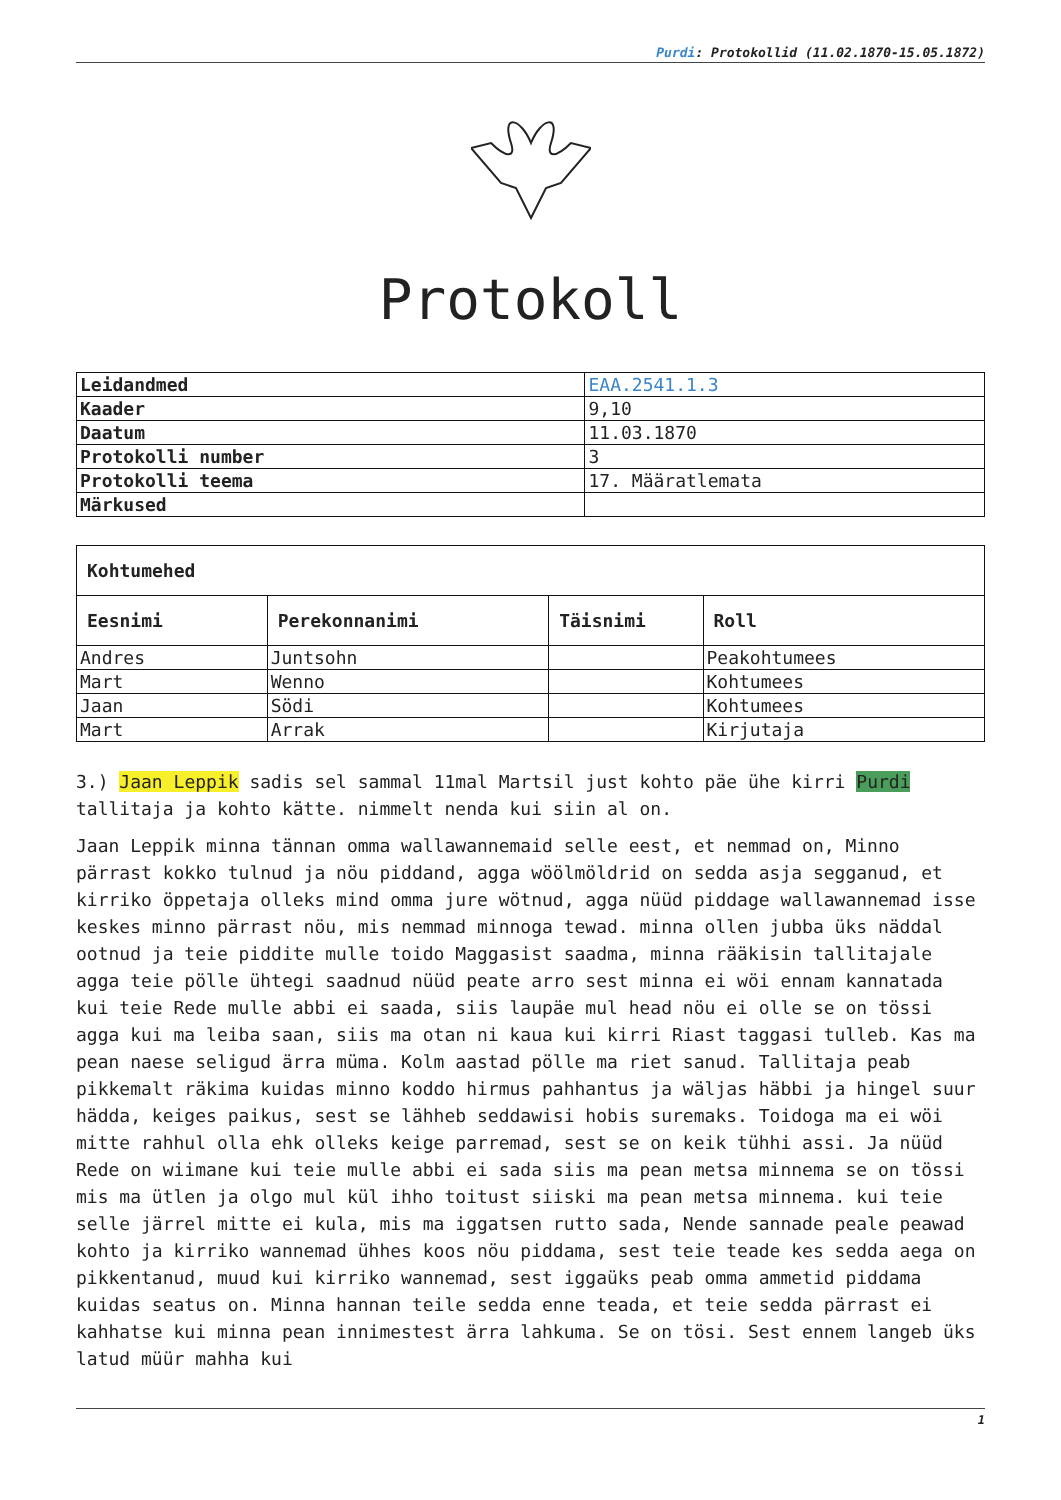Purdi: Protokollid (11.02.1870-15.05.1872)
Protokoll
| Leidandmed | EAA.2541.1.3 |
| Kaader | 9,10 |
| Daatum | 11.03.1870 |
| Protokolli number | 3 |
| Protokolli teema | 17. Määratlemata |
| Märkused | |
| Kohtumehed | | | |
| --- | --- | --- | --- |
| Eesnimi | Perekonnanimi | Täisnimi | Roll |
| Andres | Juntsohn | | Peakohtumees |
| Mart | Wenno | | Kohtumees |
| Jaan | Södi | | Kohtumees |
| Mart | Arrak | | Kirjutaja |
3.) Jaan Leppik sadis sel sammal 11mal Martsil just kohto päe ühe kirri Purdi tallitaja ja kohto kätte. nimmelt nenda kui siin al on.
Jaan Leppik minna tännan omma wallawannemaid selle eest, et nemmad on, Minno pärrast kokko tulnud ja nöu piddand, agga wöölmöldrid on sedda asja segganud, et kirriko öppetaja olleks mind omma jure wötnud, agga nüüd piddage wallawannemad isse keskes minno pärrast nöu, mis nemmad minnoga tewad. minna ollen jubba üks näddal ootnud ja teie piddite mulle toido Maggasist saadma, minna rääkisin tallitajale agga teie pölle ühtegi saadnud nüüd peate arro sest minna ei wöi ennam kannatada kui teie Rede mulle abbi ei saada, siis laupäe mul head nöu ei olle se on tössi agga kui ma leiba saan, siis ma otan ni kaua kui kirri Riast taggasi tulleb. Kas ma pean naese seligud ärra müma. Kolm aastad pölle ma riet sanud. Tallitaja peab pikkemalt räkima kuidas minno koddo hirmus pahhantus ja wäljas häbbi ja hingel suur hädda, keiges paikus, sest se lähheb seddawisi hobis suremaks. Toidoga ma ei wöi mitte rahhul olla ehk olleks keige parremad, sest se on keik tühhi assi. Ja nüüd Rede on wiimane kui teie mulle abbi ei sada siis ma pean metsa minnema se on tössi mis ma ütlen ja olgo mul kül ihho toitust siiski ma pean metsa minnema. kui teie selle järrel mitte ei kula, mis ma iggatsen rutto sada, Nende sannade peale peawad kohto ja kirriko wannemad ühhes koos nöu piddama, sest teie teade kes sedda aega on pikkentanud, muud kui kirriko wannemad, sest iggaüks peab omma ammetid piddama kuidas seatus on. Minna hannan teile sedda enne teada, et teie sedda pärrast ei kahhatse kui minna pean innimestest ärra lahkuma. Se on tösi. Sest ennem langeb üks latud müür mahha kui
1